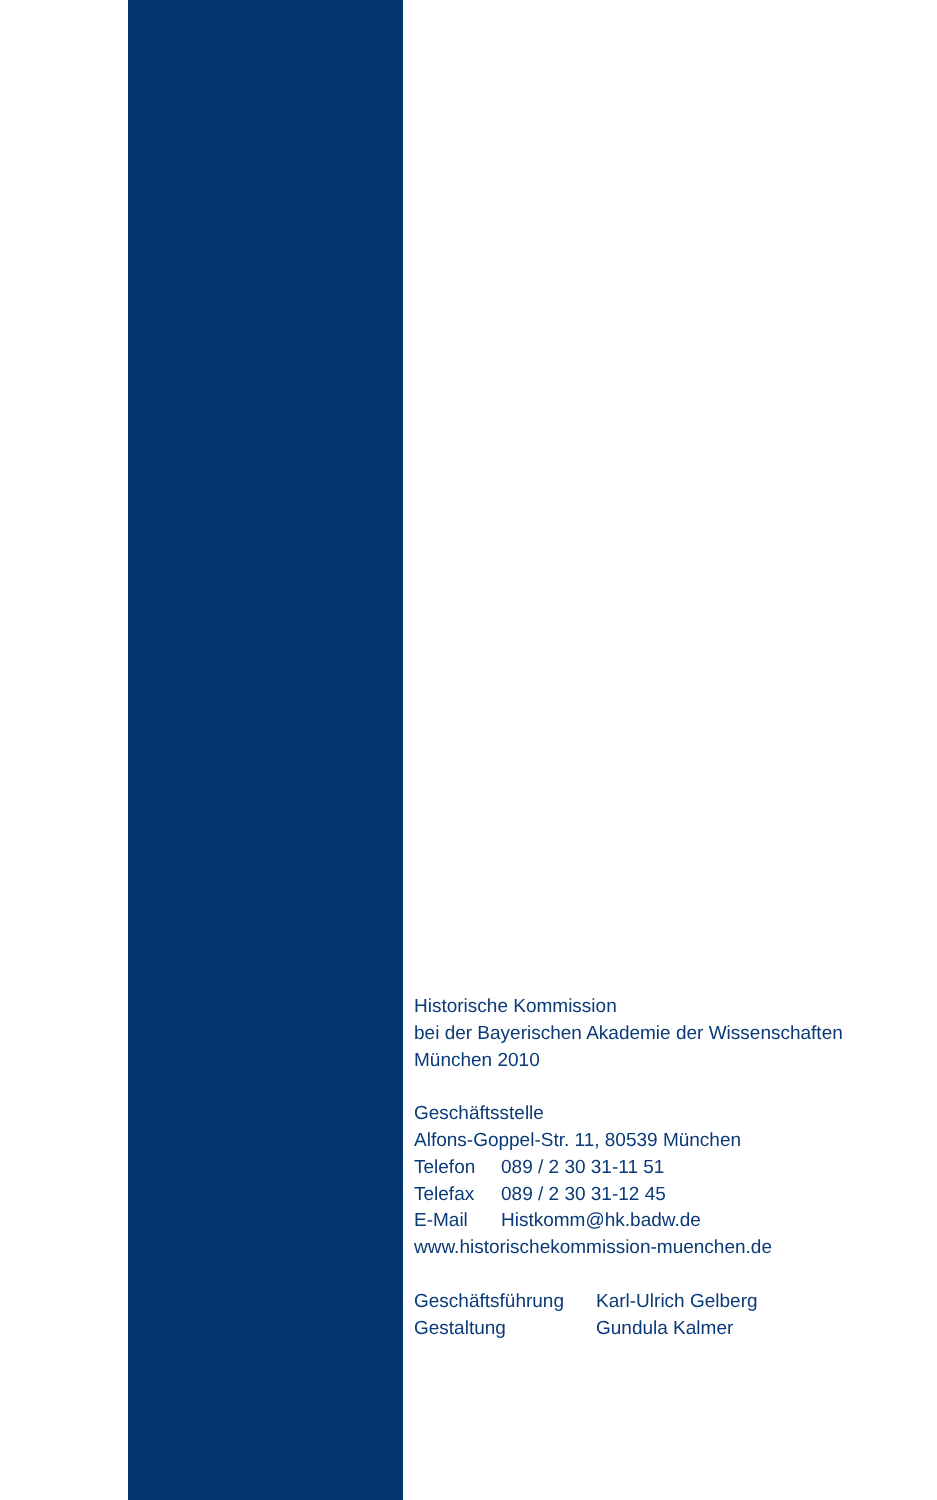Historische Kommission
bei der Bayerischen Akademie der Wissenschaften
München 2010
Geschäftsstelle
Alfons-Goppel-Str. 11, 80539 München
| Telefon | 089 / 2 30 31-11 51 |
| Telefax | 089 / 2 30 31-12 45 |
| E-Mail | Histkomm@hk.badw.de |
www.historischekommission-muenchen.de
| Geschäftsführung | Karl-Ulrich Gelberg |
| Gestaltung | Gundula Kalmer |